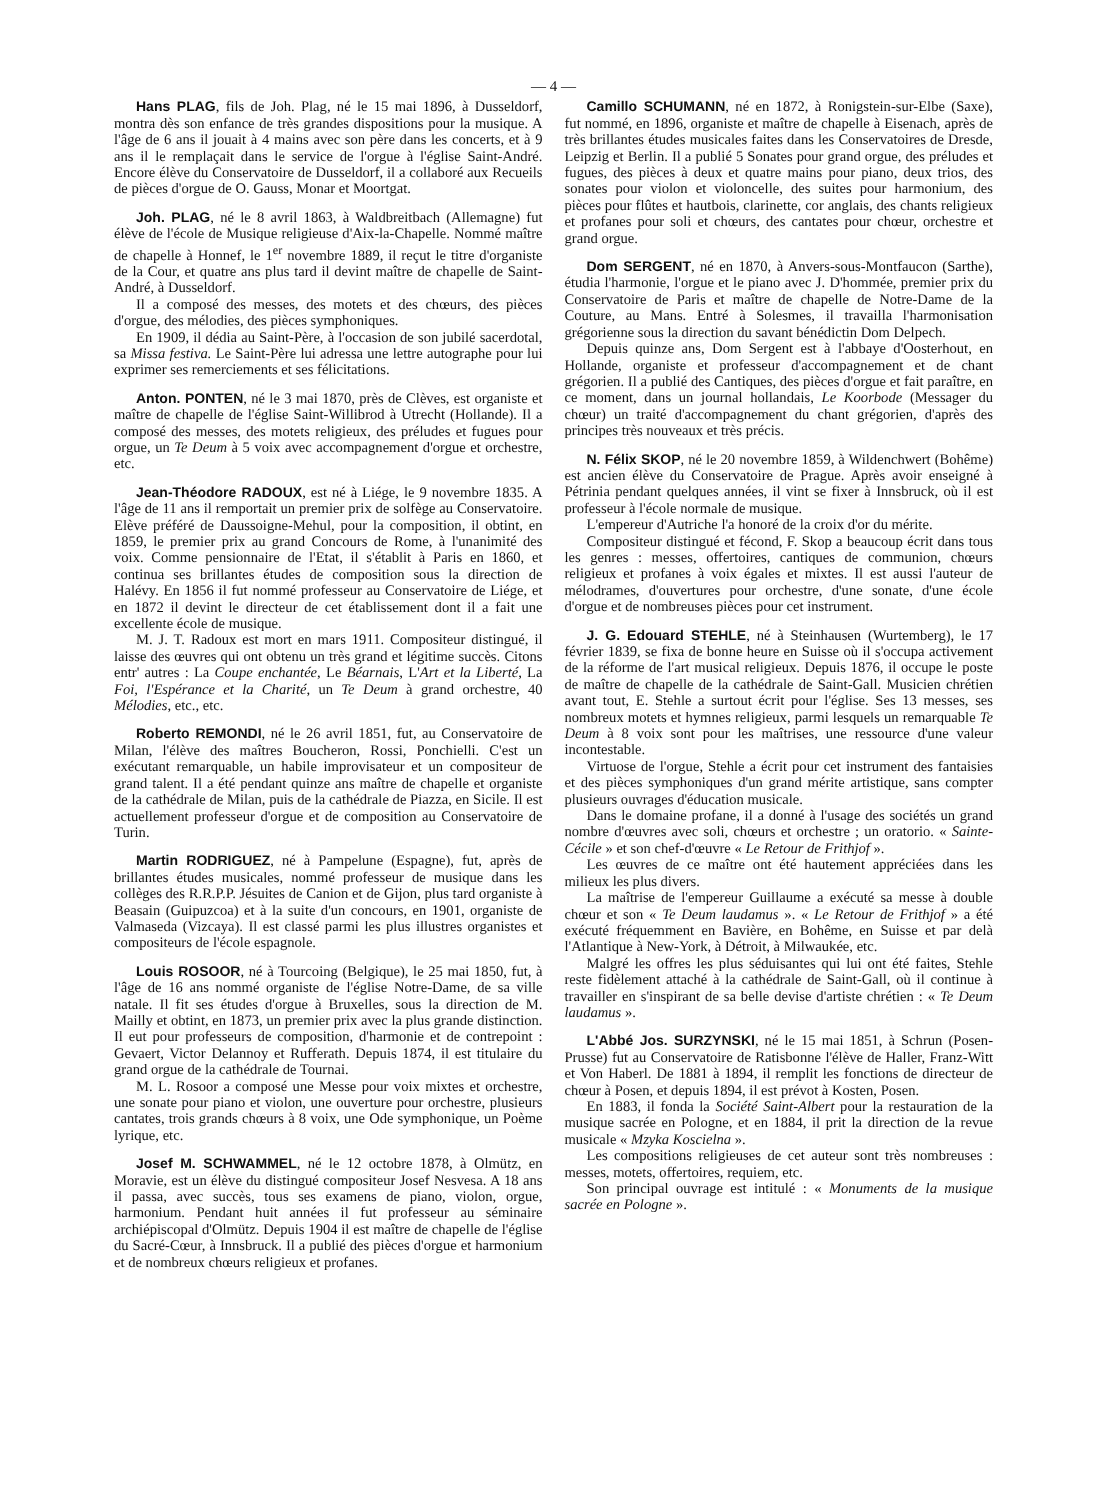— 4 —
Hans PLAG, fils de Joh. Plag, né le 15 mai 1896, à Dusseldorf, montra dès son enfance de très grandes dispositions pour la musique. A l'âge de 6 ans il jouait à 4 mains avec son père dans les concerts, et à 9 ans il le remplaçait dans le service de l'orgue à l'église Saint-André. Encore élève du Conservatoire de Dusseldorf, il a collaboré aux Recueils de pièces d'orgue de O. Gauss, Monar et Moortgat.
Joh. PLAG, né le 8 avril 1863, à Waldbreitbach (Allemagne) fut élève de l'école de Musique religieuse d'Aix-la-Chapelle. Nommé maître de chapelle à Honnef, le 1<sup>er</sup> novembre 1889, il reçut le titre d'organiste de la Cour, et quatre ans plus tard il devint maître de chapelle de Saint-André, à Dusseldorf.
Il a composé des messes, des motets et des chœurs, des pièces d'orgue, des mélodies, des pièces symphoniques.
En 1909, il dédia au Saint-Père, à l'occasion de son jubilé sacerdotal, sa Missa festiva. Le Saint-Père lui adressa une lettre autographe pour lui exprimer ses remerciements et ses félicitations.
Anton. PONTEN, né le 3 mai 1870, près de Clèves, est organiste et maître de chapelle de l'église Saint-Willibrod à Utrecht (Hollande). Il a composé des messes, des motets religieux, des préludes et fugues pour orgue, un Te Deum à 5 voix avec accompagnement d'orgue et orchestre, etc.
Jean-Théodore RADOUX, est né à Liége, le 9 novembre 1835. A l'âge de 11 ans il remportait un premier prix de solfège au Conservatoire. Elève préféré de Daussoigne-Mehul, pour la composition, il obtint, en 1859, le premier prix au grand Concours de Rome, à l'unanimité des voix. Comme pensionnaire de l'Etat, il s'établit à Paris en 1860, et continua ses brillantes études de composition sous la direction de Halévy. En 1856 il fut nommé professeur au Conservatoire de Liége, et en 1872 il devint le directeur de cet établissement dont il a fait une excellente école de musique.
M. J. T. Radoux est mort en mars 1911. Compositeur distingué, il laisse des œuvres qui ont obtenu un très grand et légitime succès. Citons entr' autres : La Coupe enchantée, Le Béarnais, L'Art et la Liberté, La Foi, l'Espérance et la Charité, un Te Deum à grand orchestre, 40 Mélodies, etc., etc.
Roberto REMONDI, né le 26 avril 1851, fut, au Conservatoire de Milan, l'élève des maîtres Boucheron, Rossi, Ponchielli. C'est un exécutant remarquable, un habile improvisateur et un compositeur de grand talent. Il a été pendant quinze ans maître de chapelle et organiste de la cathédrale de Milan, puis de la cathédrale de Piazza, en Sicile. Il est actuellement professeur d'orgue et de composition au Conservatoire de Turin.
Martin RODRIGUEZ, né à Pampelune (Espagne), fut, après de brillantes études musicales, nommé professeur de musique dans les collèges des R.R.P.P. Jésuites de Canion et de Gijon, plus tard organiste à Beasain (Guipuzcoa) et à la suite d'un concours, en 1901, organiste de Valmaseda (Vizcaya). Il est classé parmi les plus illustres organistes et compositeurs de l'école espagnole.
Louis ROSOOR, né à Tourcoing (Belgique), le 25 mai 1850, fut, à l'âge de 16 ans nommé organiste de l'église Notre-Dame, de sa ville natale. Il fit ses études d'orgue à Bruxelles, sous la direction de M. Mailly et obtint, en 1873, un premier prix avec la plus grande distinction. Il eut pour professeurs de composition, d'harmonie et de contrepoint : Gevaert, Victor Delannoy et Rufferath. Depuis 1874, il est titulaire du grand orgue de la cathédrale de Tournai.
M. L. Rosoor a composé une Messe pour voix mixtes et orchestre, une sonate pour piano et violon, une ouverture pour orchestre, plusieurs cantates, trois grands chœurs à 8 voix, une Ode symphonique, un Poème lyrique, etc.
Josef M. SCHWAMMEL, né le 12 octobre 1878, à Olmütz, en Moravie, est un élève du distingué compositeur Josef Nesvesa. A 18 ans il passa, avec succès, tous ses examens de piano, violon, orgue, harmonium. Pendant huit années il fut professeur au séminaire archiépiscopal d'Olmütz. Depuis 1904 il est maître de chapelle de l'église du Sacré-Cœur, à Innsbruck. Il a publié des pièces d'orgue et harmonium et de nombreux chœurs religieux et profanes.
Camillo SCHUMANN, né en 1872, à Ronigstein-sur-Elbe (Saxe), fut nommé, en 1896, organiste et maître de chapelle à Eisenach, après de très brillantes études musicales faites dans les Conservatoires de Dresde, Leipzig et Berlin. Il a publié 5 Sonates pour grand orgue, des préludes et fugues, des pièces à deux et quatre mains pour piano, deux trios, des sonates pour violon et violoncelle, des suites pour harmonium, des pièces pour flûtes et hautbois, clarinette, cor anglais, des chants religieux et profanes pour soli et chœurs, des cantates pour chœur, orchestre et grand orgue.
Dom SERGENT, né en 1870, à Anvers-sous-Montfaucon (Sarthe), étudia l'harmonie, l'orgue et le piano avec J. D'hommée, premier prix du Conservatoire de Paris et maître de chapelle de Notre-Dame de la Couture, au Mans. Entré à Solesmes, il travailla l'harmonisation grégorienne sous la direction du savant bénédictin Dom Delpech.
Depuis quinze ans, Dom Sergent est à l'abbaye d'Oosterhout, en Hollande, organiste et professeur d'accompagnement et de chant grégorien. Il a publié des Cantiques, des pièces d'orgue et fait paraître, en ce moment, dans un journal hollandais, Le Koorbode (Messager du chœur) un traité d'accompagnement du chant grégorien, d'après des principes très nouveaux et très précis.
N. Félix SKOP, né le 20 novembre 1859, à Wildenchwert (Bohême) est ancien élève du Conservatoire de Prague. Après avoir enseigné à Pétrinia pendant quelques années, il vint se fixer à Innsbruck, où il est professeur à l'école normale de musique.
L'empereur d'Autriche l'a honoré de la croix d'or du mérite.
Compositeur distingué et fécond, F. Skop a beaucoup écrit dans tous les genres : messes, offertoires, cantiques de communion, chœurs religieux et profanes à voix égales et mixtes. Il est aussi l'auteur de mélodrames, d'ouvertures pour orchestre, d'une sonate, d'une école d'orgue et de nombreuses pièces pour cet instrument.
J. G. Edouard STEHLE, né à Steinhausen (Wurtemberg), le 17 février 1839, se fixa de bonne heure en Suisse où il s'occupa activement de la réforme de l'art musical religieux. Depuis 1876, il occupe le poste de maître de chapelle de la cathédrale de Saint-Gall. Musicien chrétien avant tout, E. Stehle a surtout écrit pour l'église. Ses 13 messes, ses nombreux motets et hymnes religieux, parmi lesquels un remarquable Te Deum à 8 voix sont pour les maîtrises, une ressource d'une valeur incontestable.
Virtuose de l'orgue, Stehle a écrit pour cet instrument des fantaisies et des pièces symphoniques d'un grand mérite artistique, sans compter plusieurs ouvrages d'éducation musicale.
Dans le domaine profane, il a donné à l'usage des sociétés un grand nombre d'œuvres avec soli, chœurs et orchestre ; un oratorio. « Sainte-Cécile » et son chef-d'œuvre « Le Retour de Frithjof ».
Les œuvres de ce maître ont été hautement appréciées dans les milieux les plus divers.
La maîtrise de l'empereur Guillaume a exécuté sa messe à double chœur et son « Te Deum laudamus ». « Le Retour de Frithjof » a été exécuté fréquemment en Bavière, en Bohême, en Suisse et par delà l'Atlantique à New-York, à Détroit, à Milwaukée, etc.
Malgré les offres les plus séduisantes qui lui ont été faites, Stehle reste fidèlement attaché à la cathédrale de Saint-Gall, où il continue à travailler en s'inspirant de sa belle devise d'artiste chrétien : « Te Deum laudamus ».
L'Abbé Jos. SURZYNSKI, né le 15 mai 1851, à Schrun (Posen-Prusse) fut au Conservatoire de Ratisbonne l'élève de Haller, Franz-Witt et Von Haberl. De 1881 à 1894, il remplit les fonctions de directeur de chœur à Posen, et depuis 1894, il est prévot à Kosten, Posen.
En 1883, il fonda la Société Saint-Albert pour la restauration de la musique sacrée en Pologne, et en 1884, il prit la direction de la revue musicale « Mzyka Koscielna ».
Les compositions religieuses de cet auteur sont très nombreuses : messes, motets, offertoires, requiem, etc.
Son principal ouvrage est intitulé : « Monuments de la musique sacrée en Pologne ».